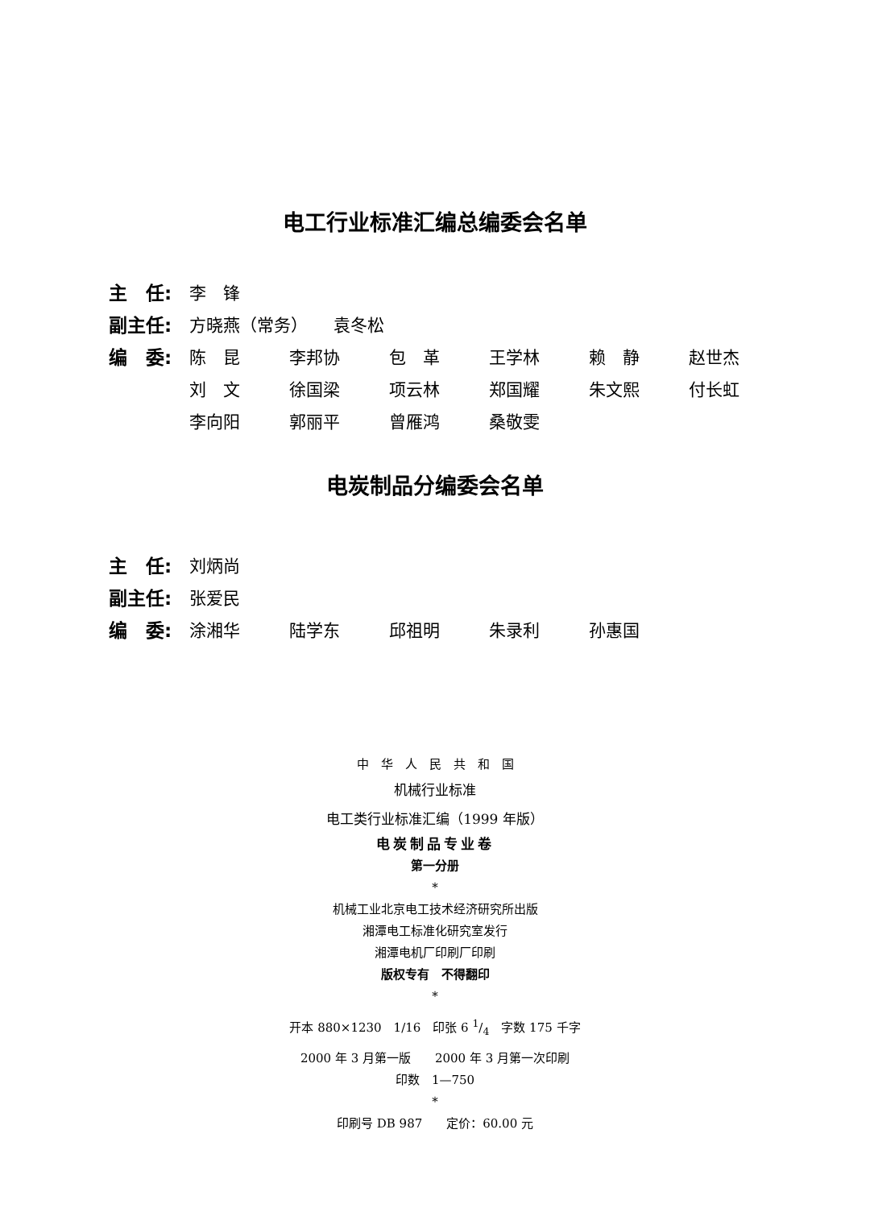电工行业标准汇编总编委会名单
主　任: 李　锋
副主任: 方晓燕（常务）　　袁冬松
编　委: 陈　昆 李邦协 包　革 王学林 赖　静 赵世杰
刘　文 徐国梁 项云林 郑国耀 朱文熙 付长虹
李向阳 郭丽平 曾雁鸿 桑敬雯
电炭制品分编委会名单
主　任: 刘炳尚
副主任: 张爱民
编　委: 涂湘华 陆学东 邱祖明 朱录利 孙惠国
中　华　人　民　共　和　国
机械行业标准
电工类行业标准汇编（1999 年版）
电炭制品专业卷
第一分册
*
机械工业北京电工技术经济研究所出版
湘潭电工标准化研究室发行
湘潭电机厂印刷厂印刷
版权专有　不得翻印
*
开本 880×1230　1/16　印张 6 1/4　字数 175 千字
2000 年 3 月第一版　　2000 年 3 月第一次印刷
印数　1—750
*
印刷号 DB 987　　定价：60.00 元